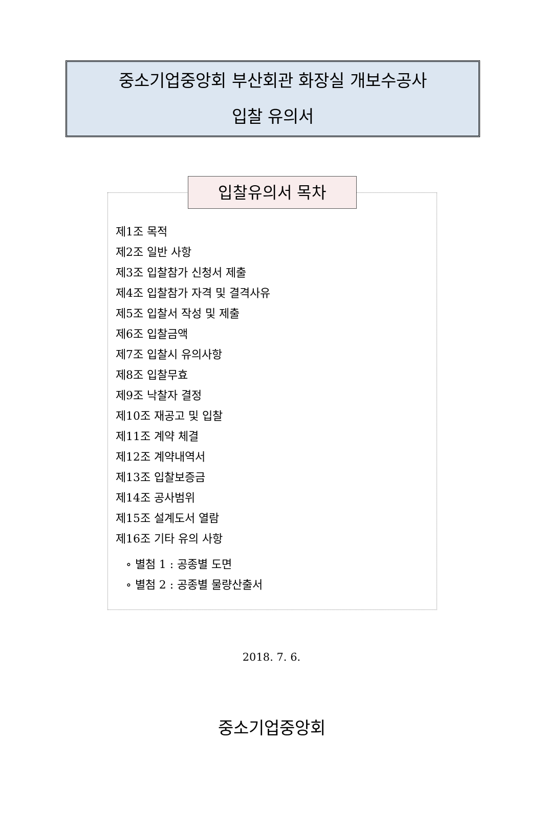중소기업중앙회 부산회관 화장실 개보수공사
입찰 유의서
입찰유의서 목차
제1조 목적
제2조 일반 사항
제3조 입찰참가 신청서 제출
제4조 입찰참가 자격 및 결격사유
제5조 입찰서 작성 및 제출
제6조 입찰금액
제7조 입찰시 유의사항
제8조 입찰무효
제9조 낙찰자 결정
제10조 재공고 및 입찰
제11조 계약 체결
제12조 계약내역서
제13조 입찰보증금
제14조 공사범위
제15조 설계도서 열람
제16조 기타 유의 사항
∘ 별첨 1 : 공종별 도면
∘ 별첨 2 : 공종별 물량산출서
2018. 7. 6.
중소기업중앙회